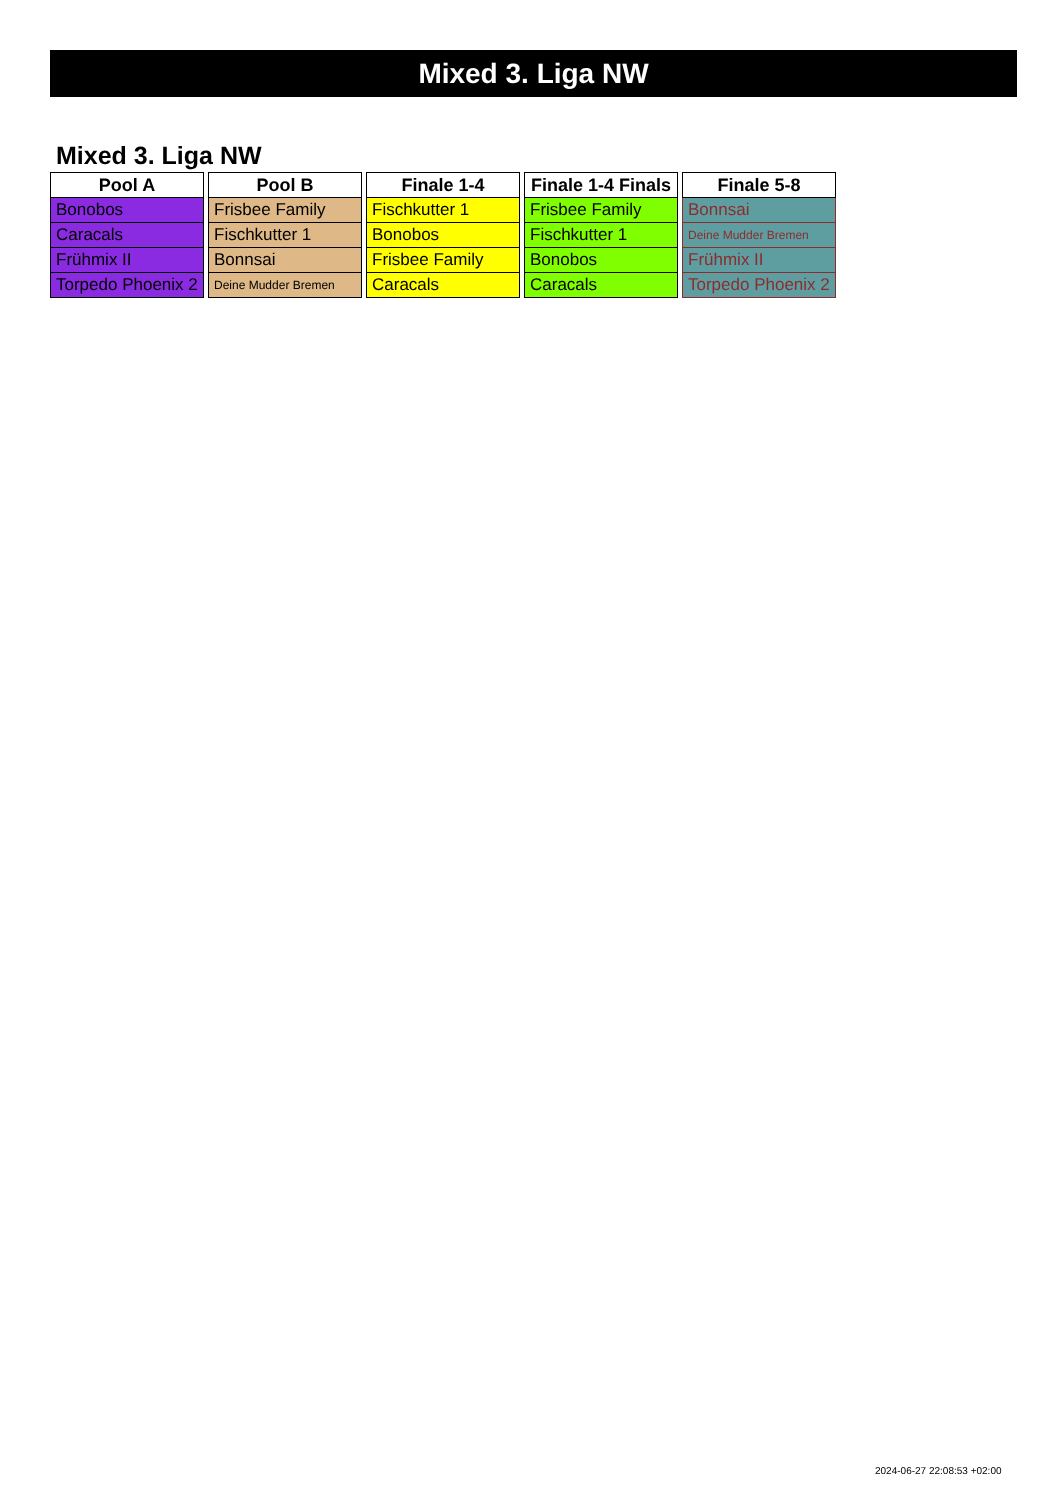Mixed 3. Liga NW
Mixed 3. Liga NW
| Pool A |
| --- |
| Bonobos |
| Caracals |
| Frühmix II |
| Torpedo Phoenix 2 |
| Pool B |
| --- |
| Frisbee Family |
| Fischkutter 1 |
| Bonnsai |
| Deine Mudder Bremen |
| Finale 1-4 |
| --- |
| Fischkutter 1 |
| Bonobos |
| Frisbee Family |
| Caracals |
| Finale 1-4 Finals |
| --- |
| Frisbee Family |
| Fischkutter 1 |
| Bonobos |
| Caracals |
| Finale 5-8 |
| --- |
| Bonnsai |
| Deine Mudder Bremen |
| Frühmix II |
| Torpedo Phoenix 2 |
2024-06-27 22:08:53 +02:00